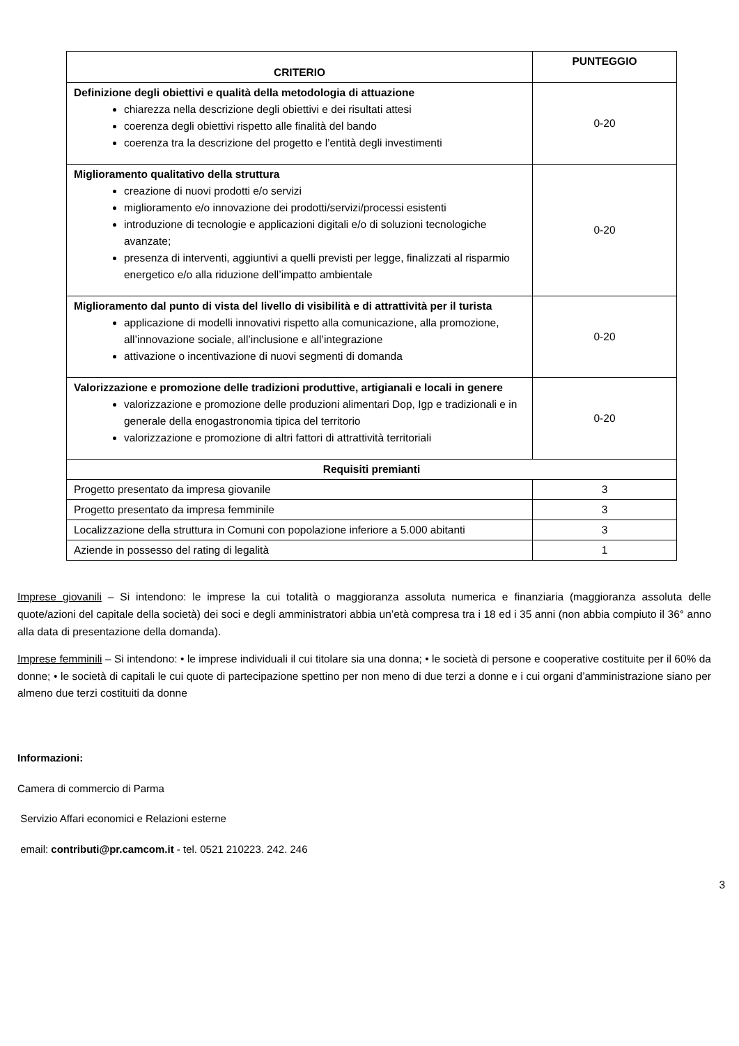| CRITERIO | PUNTEGGIO |
| --- | --- |
| Definizione degli obiettivi e qualità della metodologia di attuazione chiarezza nella descrizione degli obiettivi e dei risultati attesi coerenza degli obiettivi rispetto alle finalità del bando coerenza tra la descrizione del progetto e l’entità degli investimenti | 0-20 |
| Miglioramento qualitativo della struttura creazione di nuovi prodotti e/o servizi miglioramento e/o innovazione dei prodotti/servizi/processi esistenti introduzione di tecnologie e applicazioni digitali e/o di soluzioni tecnologiche avanzate; presenza di interventi, aggiuntivi a quelli previsti per legge, finalizzati al risparmio energetico e/o alla riduzione dell’impatto ambientale | 0-20 |
| Miglioramento dal punto di vista del livello di visibilità e di attrattività per il turista applicazione di modelli innovativi rispetto alla comunicazione, alla promozione, all’innovazione sociale, all’inclusione e all’integrazione attivazione o incentivazione di nuovi segmenti di domanda | 0-20 |
| Valorizzazione e promozione delle tradizioni produttive, artigianali e locali in genere valorizzazione e promozione delle produzioni alimentari Dop, Igp e tradizionali e in generale della enogastronomia tipica del territorio valorizzazione e promozione di altri fattori di attrattività territoriali | 0-20 |
| Requisiti premianti | |
| Progetto presentato da impresa giovanile | 3 |
| Progetto presentato da impresa femminile | 3 |
| Localizzazione della struttura in Comuni con popolazione inferiore a 5.000 abitanti | 3 |
| Aziende in possesso del rating di legalità | 1 |
Imprese giovanili – Si intendono: le imprese la cui totalità o maggioranza assoluta numerica e finanziaria (maggioranza assoluta delle quote/azioni del capitale della società) dei soci e degli amministratori abbia un’età compresa tra i 18 ed i 35 anni (non abbia compiuto il 36° anno alla data di presentazione della domanda).
Imprese femminili – Si intendono: • le imprese individuali il cui titolare sia una donna; • le società di persone e cooperative costituite per il 60% da donne; • le società di capitali le cui quote di partecipazione spettino per non meno di due terzi a donne e i cui organi d’amministrazione siano per almeno due terzi costituiti da donne
Informazioni:
Camera di commercio di Parma
Servizio Affari economici e Relazioni esterne
email: contributi@pr.camcom.it - tel. 0521 210223. 242. 246
3